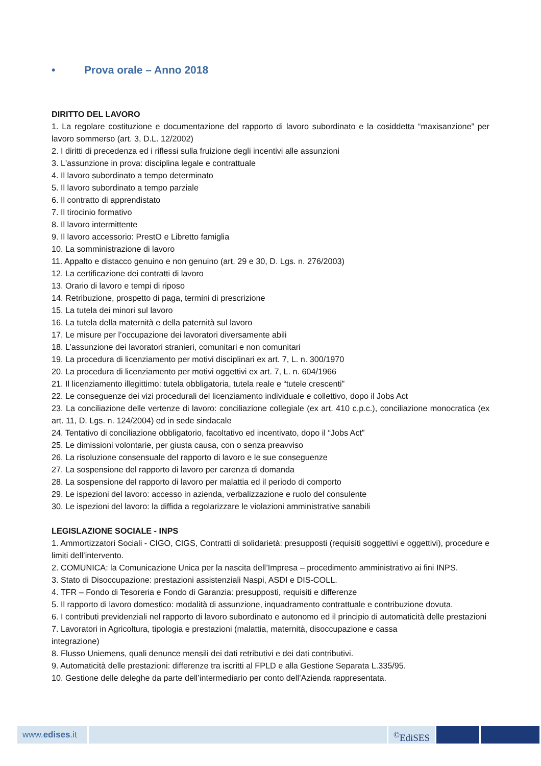• Prova orale – Anno 2018
DIRITTO DEL LAVORO
1. La regolare costituzione e documentazione del rapporto di lavoro subordinato e la cosiddetta “maxisanzione” per lavoro sommerso (art. 3, D.L. 12/2002)
2. I diritti di precedenza ed i riflessi sulla fruizione degli incentivi alle assunzioni
3. L'assunzione in prova: disciplina legale e contrattuale
4. Il lavoro subordinato a tempo determinato
5. Il lavoro subordinato a tempo parziale
6. Il contratto di apprendistato
7. Il tirocinio formativo
8. Il lavoro intermittente
9. Il lavoro accessorio: PrestO e Libretto famiglia
10. La somministrazione di lavoro
11. Appalto e distacco genuino e non genuino (art. 29 e 30, D. Lgs. n. 276/2003)
12. La certificazione dei contratti di lavoro
13. Orario di lavoro e tempi di riposo
14. Retribuzione, prospetto di paga, termini di prescrizione
15. La tutela dei minori sul lavoro
16. La tutela della maternità e della paternità sul lavoro
17. Le misure per l’occupazione dei lavoratori diversamente abili
18. L’assunzione dei lavoratori stranieri, comunitari e non comunitari
19. La procedura di licenziamento per motivi disciplinari ex art. 7, L. n. 300/1970
20. La procedura di licenziamento per motivi oggettivi ex art. 7, L. n. 604/1966
21. Il licenziamento illegittimo: tutela obbligatoria, tutela reale e “tutele crescenti”
22. Le conseguenze dei vizi procedurali del licenziamento individuale e collettivo, dopo il Jobs Act
23. La conciliazione delle vertenze di lavoro: conciliazione collegiale (ex art. 410 c.p.c.), conciliazione monocratica (ex art. 11, D. Lgs. n. 124/2004) ed in sede sindacale
24. Tentativo di conciliazione obbligatorio, facoltativo ed incentivato, dopo il “Jobs Act”
25. Le dimissioni volontarie, per giusta causa, con o senza preavviso
26. La risoluzione consensuale del rapporto di lavoro e le sue conseguenze
27. La sospensione del rapporto di lavoro per carenza di domanda
28. La sospensione del rapporto di lavoro per malattia ed il periodo di comporto
29. Le ispezioni del lavoro: accesso in azienda, verbalizzazione e ruolo del consulente
30. Le ispezioni del lavoro: la diffida a regolarizzare le violazioni amministrative sanabili
LEGISLAZIONE SOCIALE - INPS
1. Ammortizzatori Sociali - CIGO, CIGS, Contratti di solidarietà: presupposti (requisiti soggettivi e oggettivi), procedure e limiti dell’intervento.
2. COMUNICA: la Comunicazione Unica per la nascita dell’Impresa – procedimento amministrativo ai fini INPS.
3. Stato di Disoccupazione: prestazioni assistenziali Naspi, ASDI e DIS-COLL.
4. TFR – Fondo di Tesoreria e Fondo di Garanzia: presupposti, requisiti e differenze
5. Il rapporto di lavoro domestico: modalità di assunzione, inquadramento contrattuale e contribuzione dovuta.
6. I contributi previdenziali nel rapporto di lavoro subordinato e autonomo ed il principio di automaticità delle prestazioni
7. Lavoratori in Agricoltura, tipologia e prestazioni (malattia, maternità, disoccupazione e cassa
integrazione)
8. Flusso Uniemens, quali denunce mensili dei dati retributivi e dei dati contributivi.
9. Automaticità delle prestazioni: differenze tra iscritti al FPLD e alla Gestione Separata L.335/95.
10. Gestione delle deleghe da parte dell’intermediario per conto dell’Azienda rappresentata.
www.edises.it <sup>©</sup>EdiSES